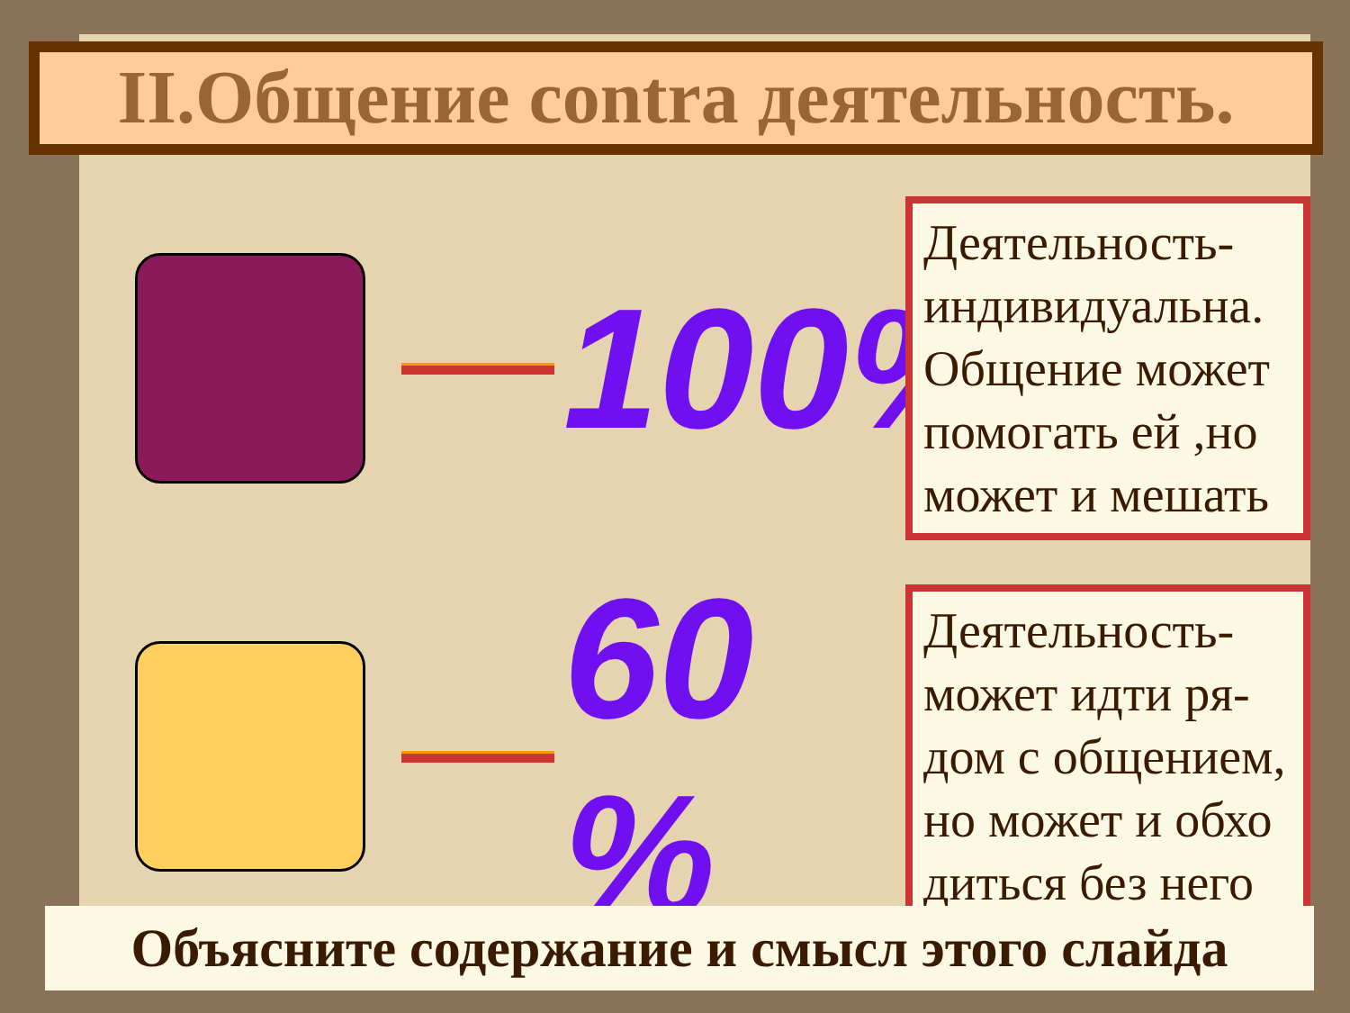II.Общение contra деятельность.
100%
Деятельность-индивидуальна. Общение может помогать ей ,но может и мешать
60 %
Деятельность-может идти ря-дом с общением, но может и обхо диться без него
Объясните содержание и смысл этого слайда